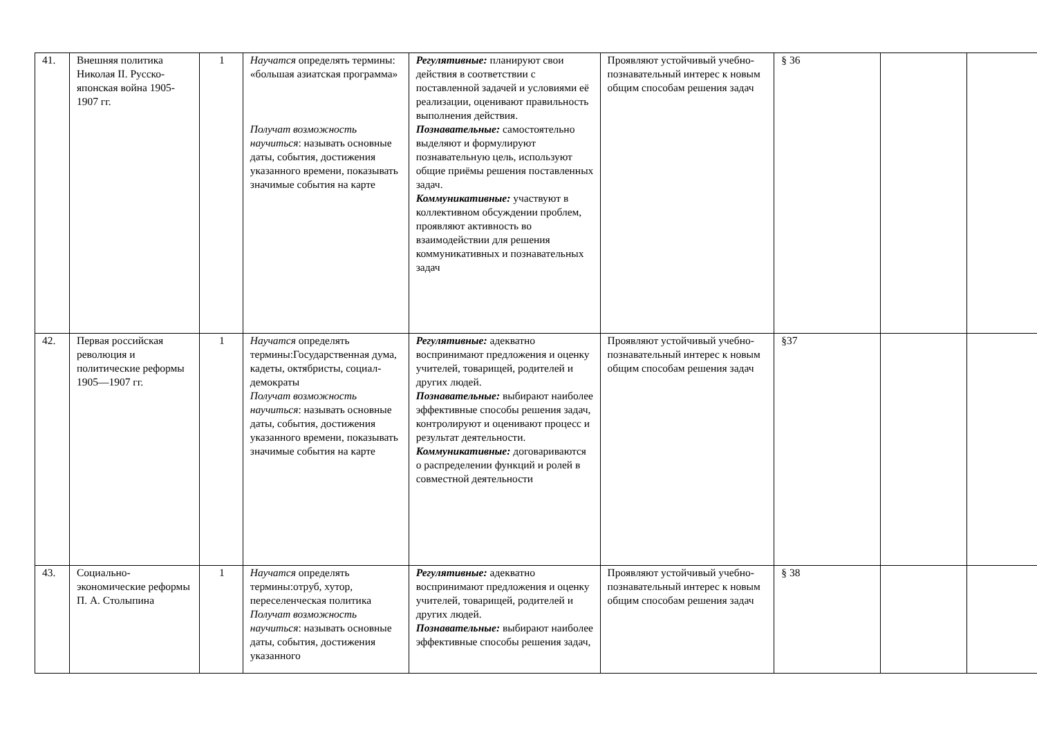| 41. | Внешняя политика Николая II. Русско-японская война 1905-1907 гг. | 1 | Научатся определять термины: «большая азиатская программа» Получат возможность научиться : называть основные даты, события, достижения указанного времени, показывать значимые события на карте | Регулятивные: планируют свои действия в соответствии с поставленной задачей и условиями её реализации, оценивают правильность выполнения действия. Познавательные: самостоятельно выделяют и формулируют познавательную цель, используют общие приёмы решения поставленных задач. Коммуникативные: участвуют в коллективном обсуждении проблем, проявляют активность во взаимодействии для решения коммуникативных и познавательных задач | Проявляют устойчивый учебно- познавательный интерес к новым общим способам решения задач | § 36 | | |
| 42. | Первая российская революция и политические реформы 1905—1907 гг. | 1 | Научатся определять термины:Государственная дума, кадеты, октябристы, социал-демократы Получат возможность научиться : называть основные даты, события, достижения указанного времени, показывать значимые события на карте | Регулятивные: адекватно воспринимают предложения и оценку учителей, товарищей, родителей и других людей. Познавательные: выбирают наиболее эффективные способы решения задач, контролируют и оценивают процесс и результат деятельности. Коммуникативные: договариваются о распределении функций и ролей в совместной деятельности | Проявляют устойчивый учебно- познавательный интерес к новым общим способам решения задач | §37 | | |
| 43. | Социально-экономические реформы П. А. Столыпина | 1 | Научатся определять термины:отруб, хутор, переселенческая политика Получат возможность научиться : называть основные даты, события, достижения указанного | Регулятивные: адекватно воспринимают предложения и оценку учителей, товарищей, родителей и других людей. Познавательные: выбирают наиболее эффективные способы решения задач, | Проявляют устойчивый учебно- познавательный интерес к новым общим способам решения задач | § 38 | | |